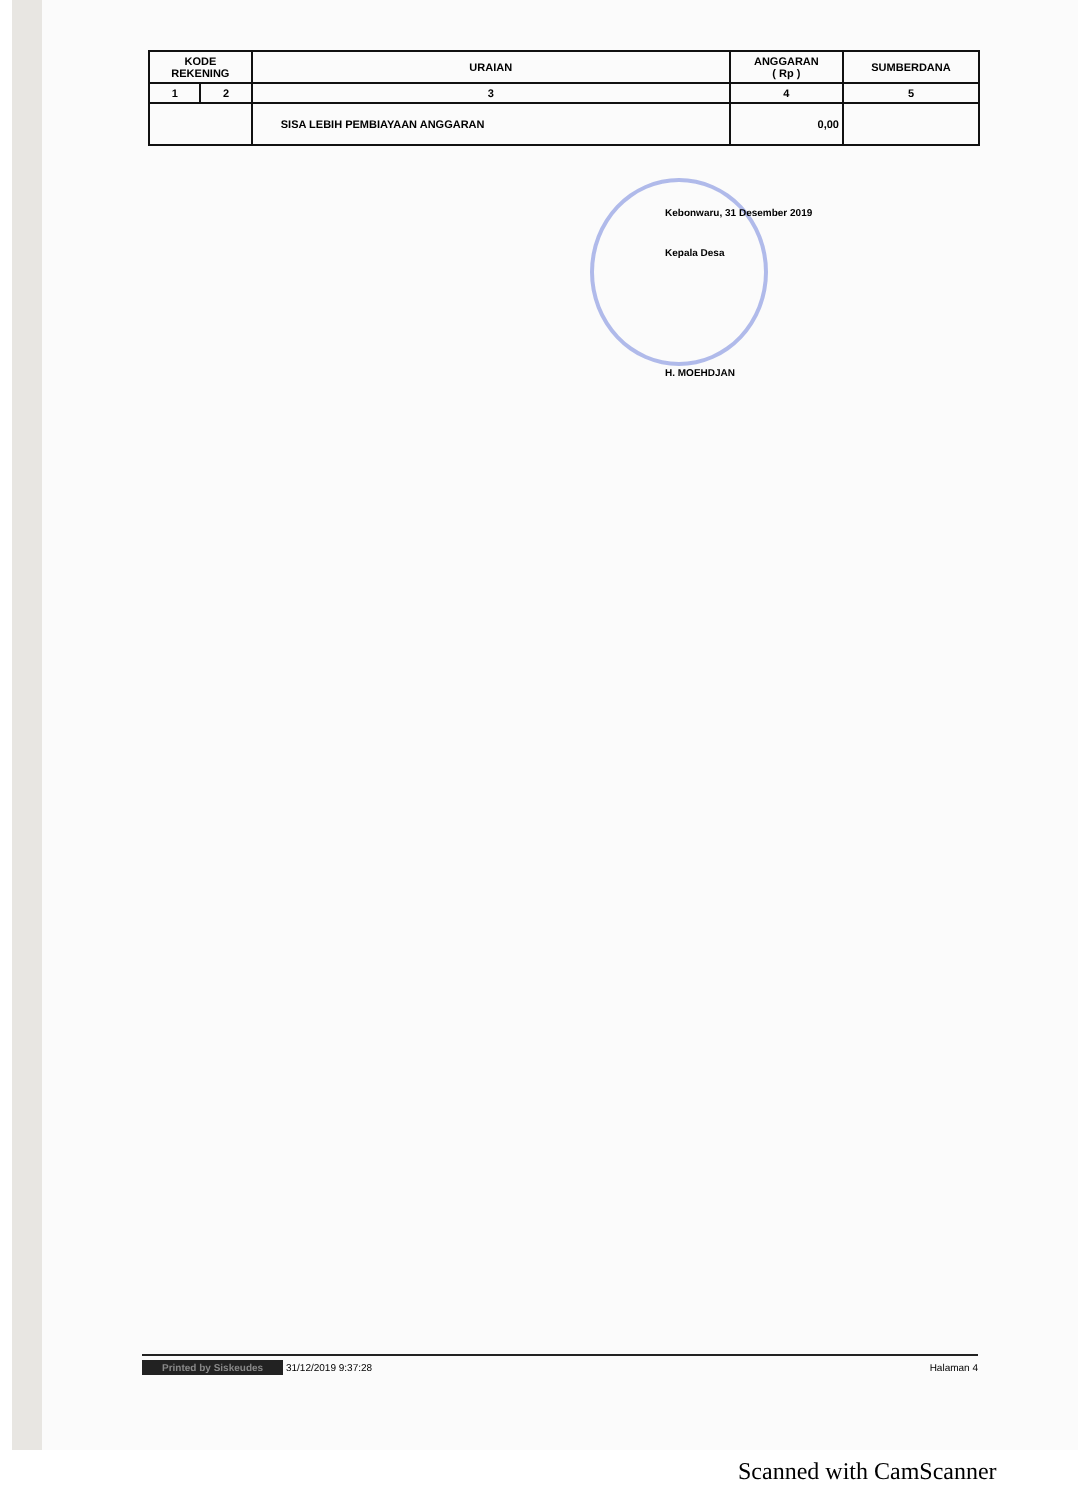| KODE REKENING | | URAIAN | ANGGARAN ( Rp ) | SUMBERDANA |
| --- | --- | --- | --- | --- |
| 1 | 2 | 3 | 4 | 5 |
| | | SISA LEBIH PEMBIAYAAN ANGGARAN | 0,00 | |
Kebonwaru, 31 Desember 2019
Kepala Desa
H. MOEHDJAN
Printed by Siskeudes 31/12/2019 9:37:28 Halaman 4
Scanned with CamScanner